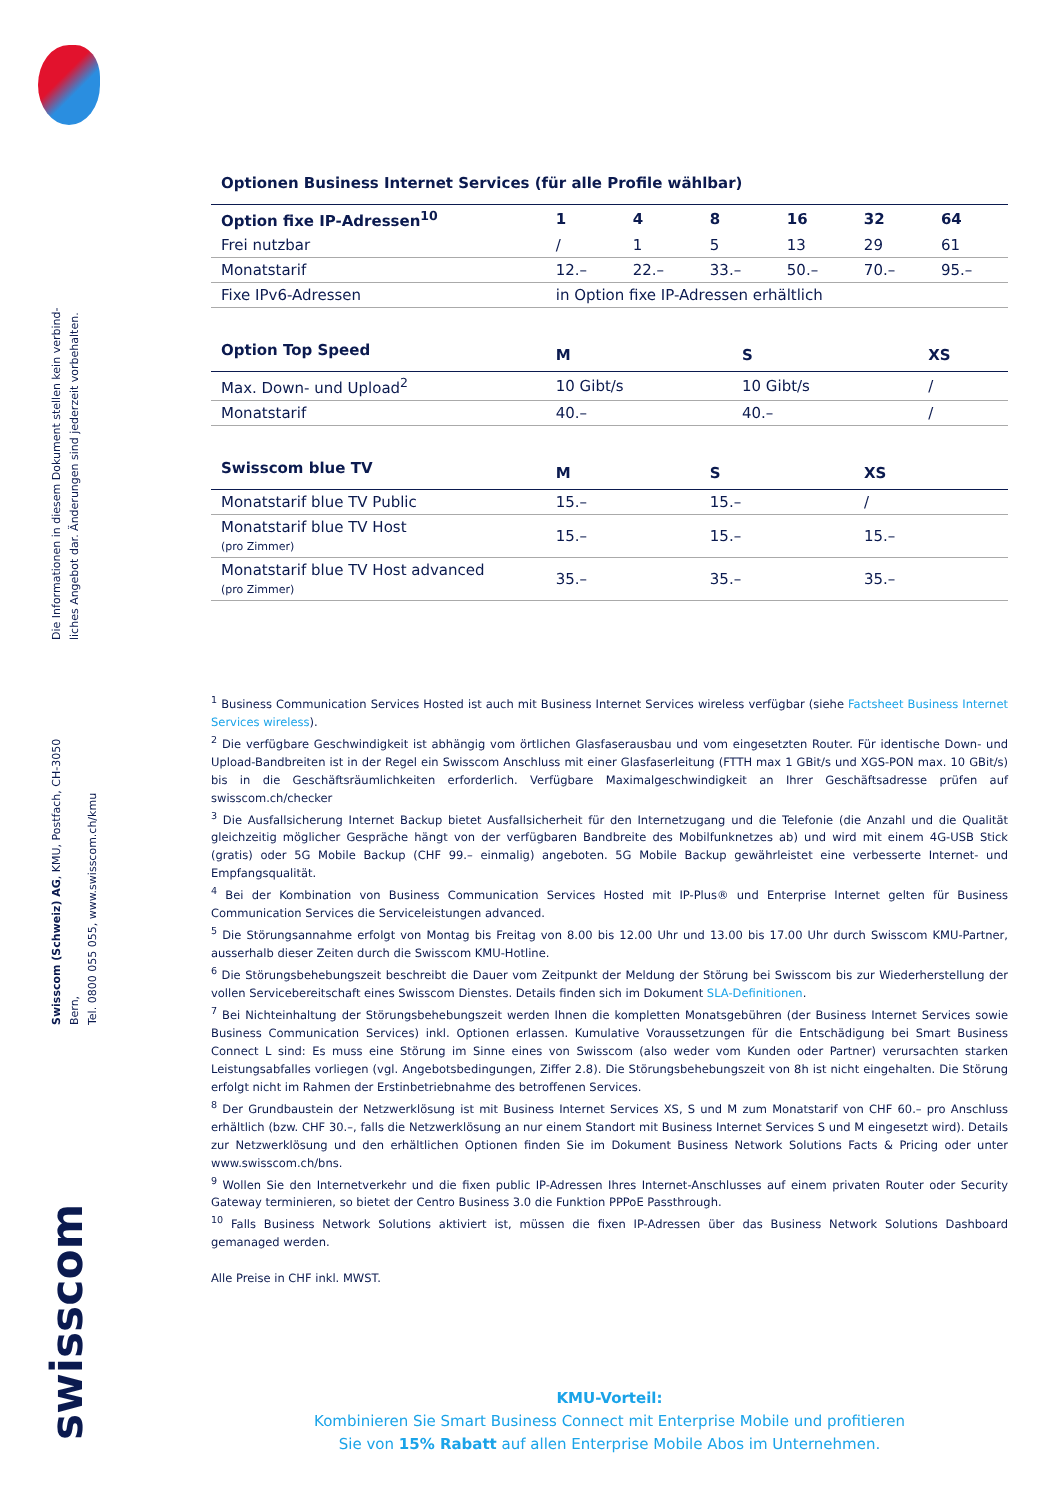Die Informationen in diesem Dokument stellen kein verbind-
liches Angebot dar. Änderungen sind jederzeit vorbehalten.
Swisscom (Schweiz) AG, KMU, Postfach, CH-3050 Bern,
Tel. 0800 055 055, www.swisscom.ch/kmu
swisscom
Optionen Business Internet Services (für alle Profile wählbar)
| Option fixe IP-Adressen<sup>10</sup> | 1 | 4 | 8 | 16 | 32 | 64 |
| --- | --- | --- | --- | --- | --- | --- |
| Frei nutzbar | / | 1 | 5 | 13 | 29 | 61 |
| Monatstarif | 12.– | 22.– | 33.– | 50.– | 70.– | 95.– |
| Fixe IPv6-Adressen | in Option fixe IP-Adressen erhältlich | | | | | |
| Option Top Speed | M | S | XS |
| --- | --- | --- | --- |
| Max. Down- und Upload<sup>2</sup> | 10 Gibt/s | 10 Gibt/s | / |
| Monatstarif | 40.– | 40.– | / |
| Swisscom blue TV | M | S | XS |
| --- | --- | --- | --- |
| Monatstarif blue TV Public | 15.– | 15.– | / |
| Monatstarif blue TV Host (pro Zimmer) | 15.– | 15.– | 15.– |
| Monatstarif blue TV Host advanced (pro Zimmer) | 35.– | 35.– | 35.– |
<sup>1</sup> Business Communication Services Hosted ist auch mit Business Internet Services wireless verfügbar (siehe Factsheet Business Internet Services wireless).
<sup>2</sup> Die verfügbare Geschwindigkeit ist abhängig vom örtlichen Glasfaserausbau und vom eingesetzten Router. Für identische Down- und Upload-Bandbreiten ist in der Regel ein Swisscom Anschluss mit einer Glasfaserleitung (FTTH max 1 GBit/s und XGS-PON max. 10 GBit/s) bis in die Geschäftsräumlichkeiten erforderlich. Verfügbare Maximalgeschwindigkeit an Ihrer Geschäftsadresse prüfen auf swisscom.ch/checker
<sup>3</sup> Die Ausfallsicherung Internet Backup bietet Ausfallsicherheit für den Internetzugang und die Telefonie (die Anzahl und die Qualität gleichzeitig möglicher Gespräche hängt von der verfügbaren Bandbreite des Mobilfunknetzes ab) und wird mit einem 4G-USB Stick (gratis) oder 5G Mobile Backup (CHF 99.– einmalig) angeboten. 5G Mobile Backup gewährleistet eine verbesserte Internet- und Empfangsqualität.
<sup>4</sup> Bei der Kombination von Business Communication Services Hosted mit IP-Plus® und Enterprise Internet gelten für Business Communication Services die Serviceleistungen advanced.
<sup>5</sup> Die Störungsannahme erfolgt von Montag bis Freitag von 8.00 bis 12.00 Uhr und 13.00 bis 17.00 Uhr durch Swisscom KMU-Partner, ausserhalb dieser Zeiten durch die Swisscom KMU-Hotline.
<sup>6</sup> Die Störungsbehebungszeit beschreibt die Dauer vom Zeitpunkt der Meldung der Störung bei Swisscom bis zur Wiederherstellung der vollen Servicebereitschaft eines Swisscom Dienstes. Details finden sich im Dokument SLA-Definitionen.
<sup>7</sup> Bei Nichteinhaltung der Störungsbehebungszeit werden Ihnen die kompletten Monatsgebühren (der Business Internet Services sowie Business Communication Services) inkl. Optionen erlassen. Kumulative Voraussetzungen für die Entschädigung bei Smart Business Connect L sind: Es muss eine Störung im Sinne eines von Swisscom (also weder vom Kunden oder Partner) verursachten starken Leistungsabfalles vorliegen (vgl. Angebotsbedingungen, Ziffer 2.8). Die Störungsbehebungszeit von 8h ist nicht eingehalten. Die Störung erfolgt nicht im Rahmen der Erstinbetriebnahme des betroffenen Services.
<sup>8</sup> Der Grundbaustein der Netzwerklösung ist mit Business Internet Services XS, S und M zum Monatstarif von CHF 60.– pro Anschluss erhältlich (bzw. CHF 30.–, falls die Netzwerklösung an nur einem Standort mit Business Internet Services S und M eingesetzt wird). Details zur Netzwerklösung und den erhältlichen Optionen finden Sie im Dokument Business Network Solutions Facts & Pricing oder unter www.swisscom.ch/bns.
<sup>9</sup> Wollen Sie den Internetverkehr und die fixen public IP-Adressen Ihres Internet-Anschlusses auf einem privaten Router oder Security Gateway terminieren, so bietet der Centro Business 3.0 die Funktion PPPoE Passthrough.
<sup>10</sup> Falls Business Network Solutions aktiviert ist, müssen die fixen IP-Adressen über das Business Network Solutions Dashboard gemanaged werden.
Alle Preise in CHF inkl. MWST.
KMU-Vorteil:
Kombinieren Sie Smart Business Connect mit Enterprise Mobile und profitieren
Sie von 15% Rabatt auf allen Enterprise Mobile Abos im Unternehmen.